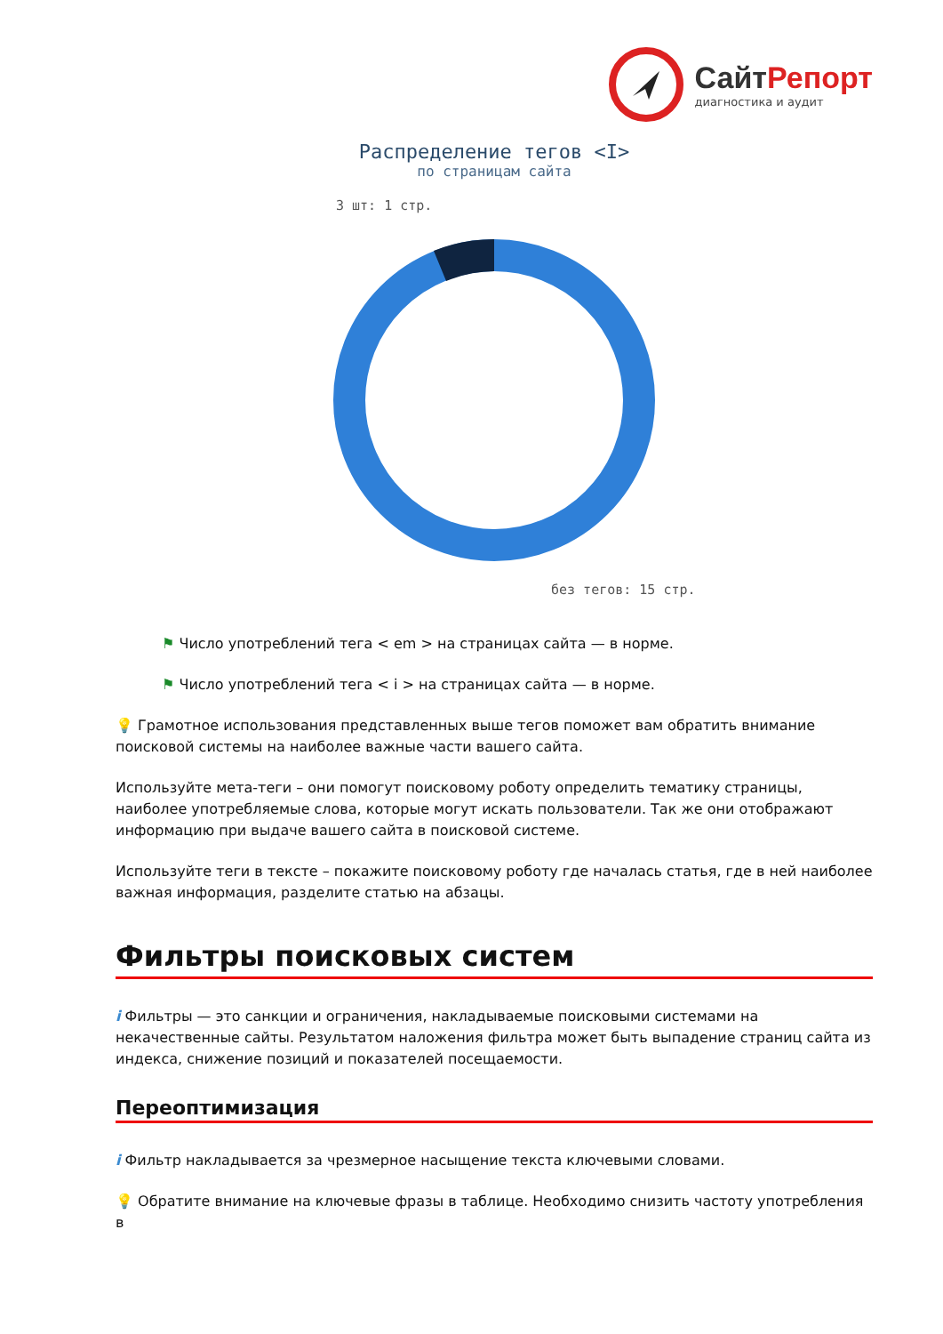СайтРепорт
диагностика и аудит
Распределение тегов <I>
по страницам сайта
3 шт: 1 стр.
без тегов: 15 стр.
⚑ Число употреблений тега < em > на страницах сайта — в норме.
⚑ Число употреблений тега < i > на страницах сайта — в норме.
💡 Грамотное использования представленных выше тегов поможет вам обратить внимание поисковой системы на наиболее важные части вашего сайта.
Используйте мета-теги – они помогут поисковому роботу определить тематику страницы, наиболее употребляемые слова, которые могут искать пользователи. Так же они отображают информацию при выдаче вашего сайта в поисковой системе.
Используйте теги в тексте – покажите поисковому роботу где началась статья, где в ней наиболее важная информация, разделите статью на абзацы.
Фильтры поисковых систем
i Фильтры — это санкции и ограничения, накладываемые поисковыми системами на некачественные сайты. Результатом наложения фильтра может быть выпадение страниц сайта из индекса, снижение позиций и показателей посещаемости.
Переоптимизация
i Фильтр накладывается за чрезмерное насыщение текста ключевыми словами.
💡 Обратите внимание на ключевые фразы в таблице. Необходимо снизить частоту употребления в